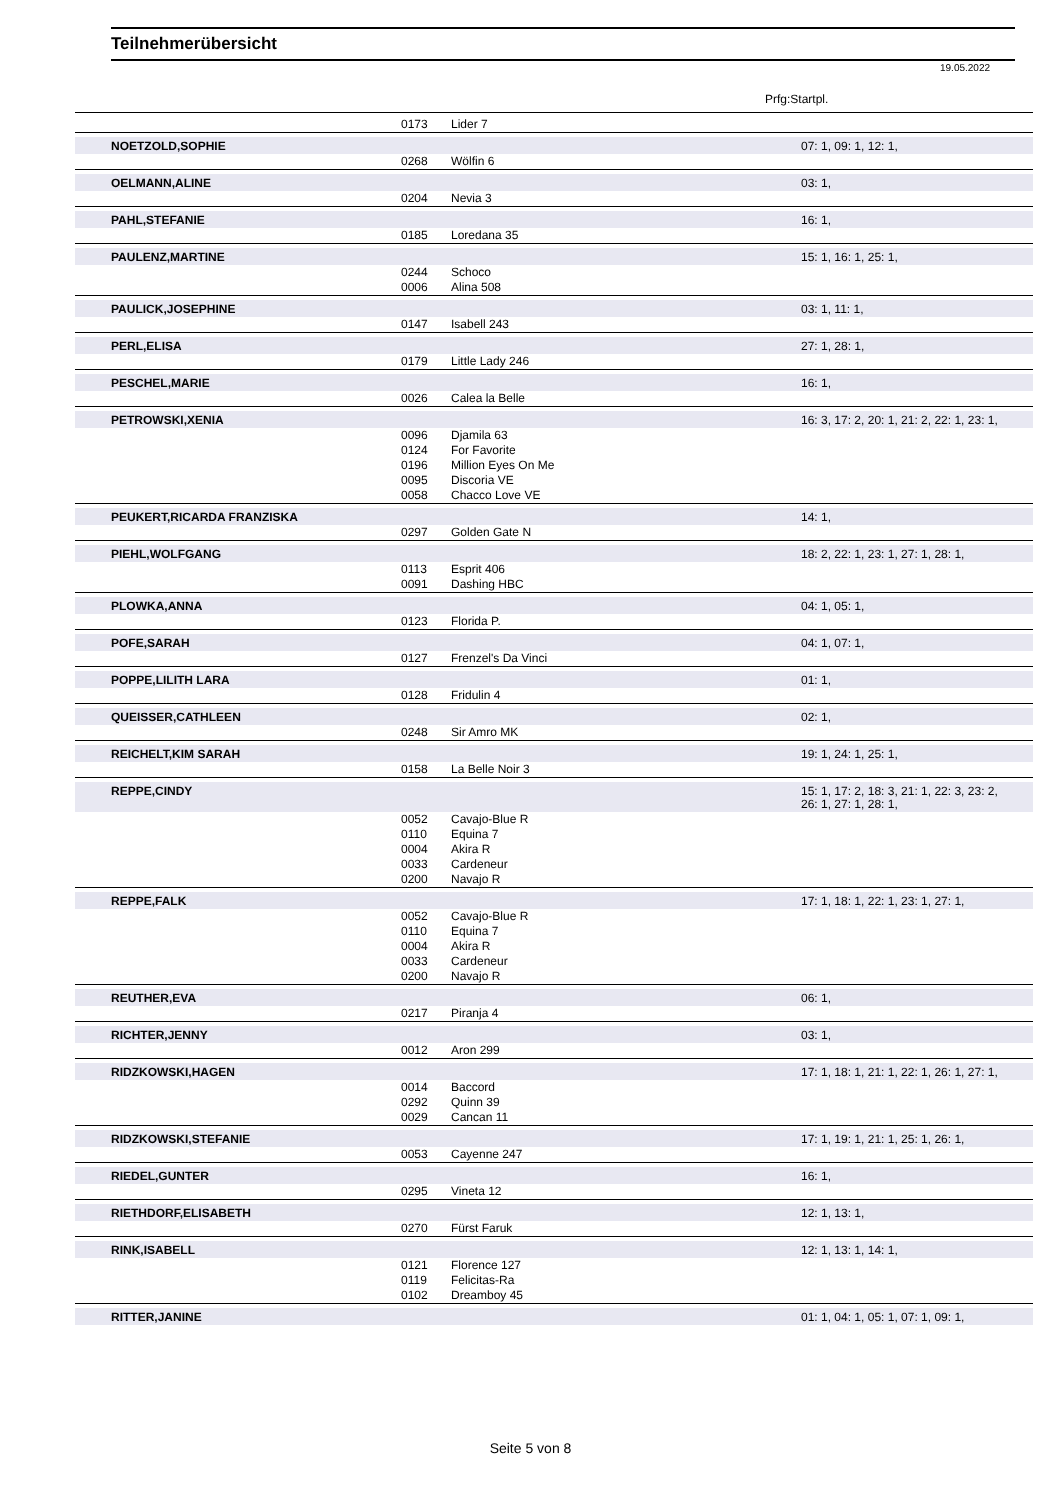Teilnehmerübersicht
19.05.2022
Prfg:Startpl.
| | 0173 | Lider 7 | |
| NOETZOLD,SOPHIE | | | 07: 1, 09: 1, 12: 1, |
| | 0268 | Wölfin 6 | |
| OELMANN,ALINE | | | 03: 1, |
| | 0204 | Nevia 3 | |
| PAHL,STEFANIE | | | 16: 1, |
| | 0185 | Loredana 35 | |
| PAULENZ,MARTINE | | | 15: 1, 16: 1, 25: 1, |
| | 0244 | Schoco | |
| | 0006 | Alina 508 | |
| PAULICK,JOSEPHINE | | | 03: 1, 11: 1, |
| | 0147 | Isabell 243 | |
| PERL,ELISA | | | 27: 1, 28: 1, |
| | 0179 | Little Lady 246 | |
| PESCHEL,MARIE | | | 16: 1, |
| | 0026 | Calea la Belle | |
| PETROWSKI,XENIA | | | 16: 3, 17: 2, 20: 1, 21: 2, 22: 1, 23: 1, |
| | 0096 | Djamila 63 | |
| | 0124 | For Favorite | |
| | 0196 | Million Eyes On Me | |
| | 0095 | Discoria VE | |
| | 0058 | Chacco Love VE | |
| PEUKERT,RICARDA FRANZISKA | | | 14: 1, |
| | 0297 | Golden Gate N | |
| PIEHL,WOLFGANG | | | 18: 2, 22: 1, 23: 1, 27: 1, 28: 1, |
| | 0113 | Esprit 406 | |
| | 0091 | Dashing HBC | |
| PLOWKA,ANNA | | | 04: 1, 05: 1, |
| | 0123 | Florida P. | |
| POFE,SARAH | | | 04: 1, 07: 1, |
| | 0127 | Frenzel's Da Vinci | |
| POPPE,LILITH LARA | | | 01: 1, |
| | 0128 | Fridulin 4 | |
| QUEISSER,CATHLEEN | | | 02: 1, |
| | 0248 | Sir Amro MK | |
| REICHELT,KIM SARAH | | | 19: 1, 24: 1, 25: 1, |
| | 0158 | La Belle Noir 3 | |
| REPPE,CINDY | | | 15: 1, 17: 2, 18: 3, 21: 1, 22: 3, 23: 2, 26: 1, 27: 1, 28: 1, |
| | 0052 | Cavajo-Blue R | |
| | 0110 | Equina 7 | |
| | 0004 | Akira R | |
| | 0033 | Cardeneur | |
| | 0200 | Navajo R | |
| REPPE,FALK | | | 17: 1, 18: 1, 22: 1, 23: 1, 27: 1, |
| | 0052 | Cavajo-Blue R | |
| | 0110 | Equina 7 | |
| | 0004 | Akira R | |
| | 0033 | Cardeneur | |
| | 0200 | Navajo R | |
| REUTHER,EVA | | | 06: 1, |
| | 0217 | Piranja 4 | |
| RICHTER,JENNY | | | 03: 1, |
| | 0012 | Aron 299 | |
| RIDZKOWSKI,HAGEN | | | 17: 1, 18: 1, 21: 1, 22: 1, 26: 1, 27: 1, |
| | 0014 | Baccord | |
| | 0292 | Quinn 39 | |
| | 0029 | Cancan 11 | |
| RIDZKOWSKI,STEFANIE | | | 17: 1, 19: 1, 21: 1, 25: 1, 26: 1, |
| | 0053 | Cayenne 247 | |
| RIEDEL,GUNTER | | | 16: 1, |
| | 0295 | Vineta 12 | |
| RIETHDORF,ELISABETH | | | 12: 1, 13: 1, |
| | 0270 | Fürst Faruk | |
| RINK,ISABELL | | | 12: 1, 13: 1, 14: 1, |
| | 0121 | Florence 127 | |
| | 0119 | Felicitas-Ra | |
| | 0102 | Dreamboy 45 | |
| RITTER,JANINE | | | 01: 1, 04: 1, 05: 1, 07: 1, 09: 1, |
Seite 5 von 8